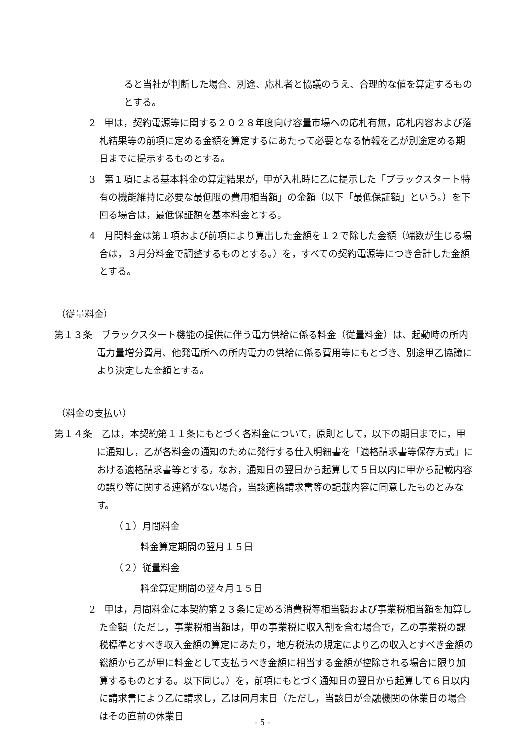ると当社が判断した場合、別途、応札者と協議のうえ、合理的な値を算定するものとする。
2　甲は，契約電源等に関する２０２８年度向け容量市場への応札有無，応札内容および落札結果等の前項に定める金額を算定するにあたって必要となる情報を乙が別途定める期日までに提示するものとする。
3　第１項による基本料金の算定結果が，甲が入札時に乙に提示した「ブラックスタート特有の機能維持に必要な最低限の費用相当額」の金額（以下「最低保証額」という。）を下回る場合は，最低保証額を基本料金とする。
4　月間料金は第１項および前項により算出した金額を１２で除した金額（端数が生じる場合は，３月分料金で調整するものとする。）を，すべての契約電源等につき合計した金額とする。
（従量料金）
第１３条　ブラックスタート機能の提供に伴う電力供給に係る料金（従量料金）は、起動時の所内電力量増分費用、他発電所への所内電力の供給に係る費用等にもとづき、別途甲乙協議により決定した金額とする。
（料金の支払い）
第１４条　乙は，本契約第１１条にもとづく各料金について，原則として，以下の期日までに，甲に通知し，乙が各料金の通知のために発行する仕入明細書を「適格請求書等保存方式」における適格請求書等とする。なお，通知日の翌日から起算して５日以内に甲から記載内容の誤り等に関する連絡がない場合，当該適格請求書等の記載内容に同意したものとみなす。
（１）月間料金
料金算定期間の翌月１５日
（２）従量料金
料金算定期間の翌々月１５日
2　甲は，月間料金に本契約第２３条に定める消費税等相当額および事業税相当額を加算した金額（ただし，事業税相当額は，甲の事業税に収入割を含む場合で，乙の事業税の課税標準とすべき収入金額の算定にあたり，地方税法の規定により乙の収入とすべき金額の総額から乙が甲に料金として支払うべき金額に相当する金額が控除される場合に限り加算するものとする。以下同じ。）を，前項にもとづく通知日の翌日から起算して６日以内に請求書により乙に請求し，乙は同月末日（ただし，当該日が金融機関の休業日の場合はその直前の休業日
- 5 -